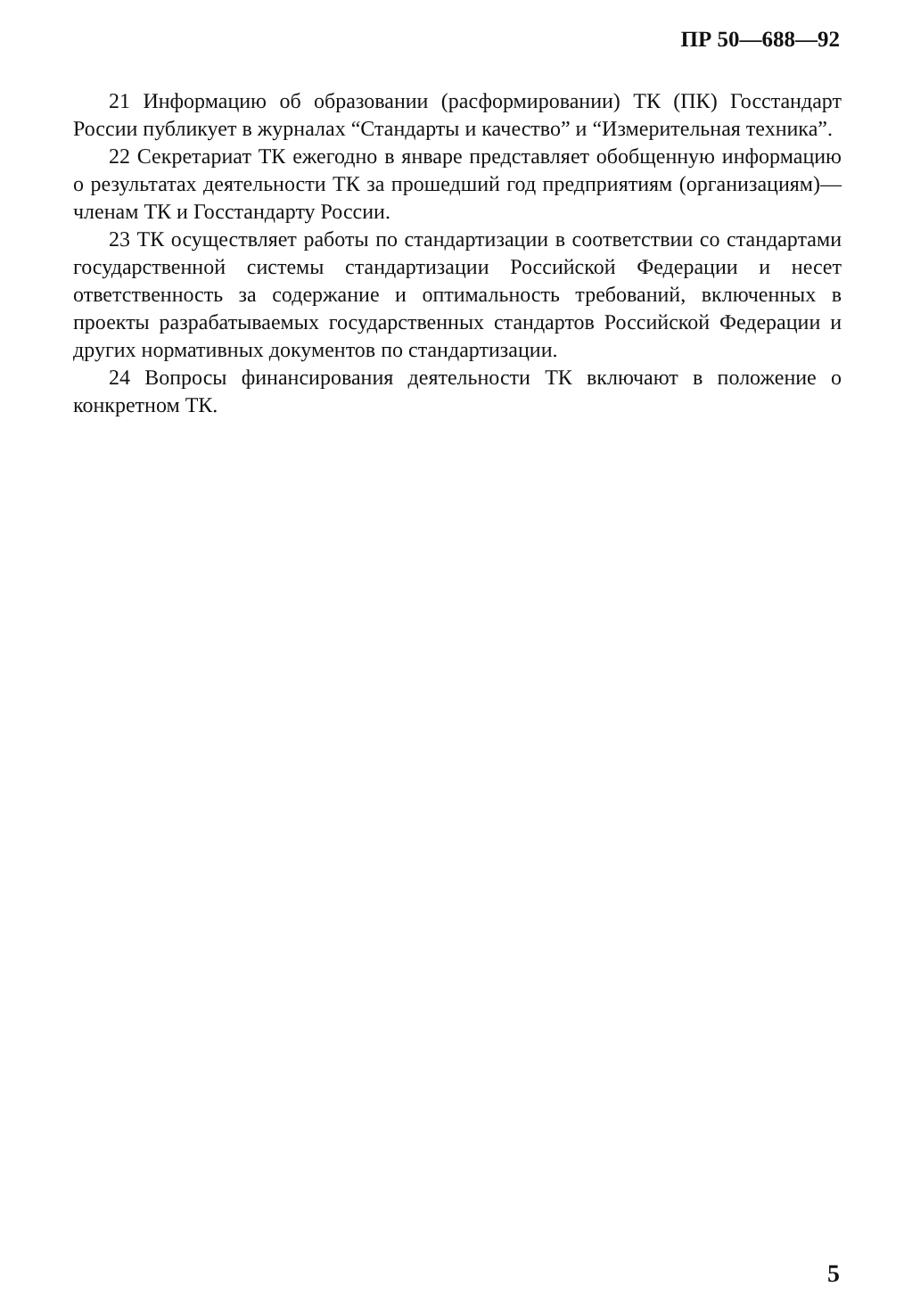ПР 50—688—92
21 Информацию об образовании (расформировании) ТК (ПК) Госстандарт России публикует в журналах “Стандарты и качество” и “Измерительная техника”.
22 Секретариат ТК ежегодно в январе представляет обобщенную информацию о результатах деятельности ТК за прошедший год предприятиям (организациям)—членам ТК и Госстандарту России.
23 ТК осуществляет работы по стандартизации в соответствии со стандартами государственной системы стандартизации Российской Федерации и несет ответственность за содержание и оптимальность требований, включенных в проекты разрабатываемых государственных стандартов Российской Федерации и других нормативных документов по стандартизации.
24 Вопросы финансирования деятельности ТК включают в положение о конкретном ТК.
5